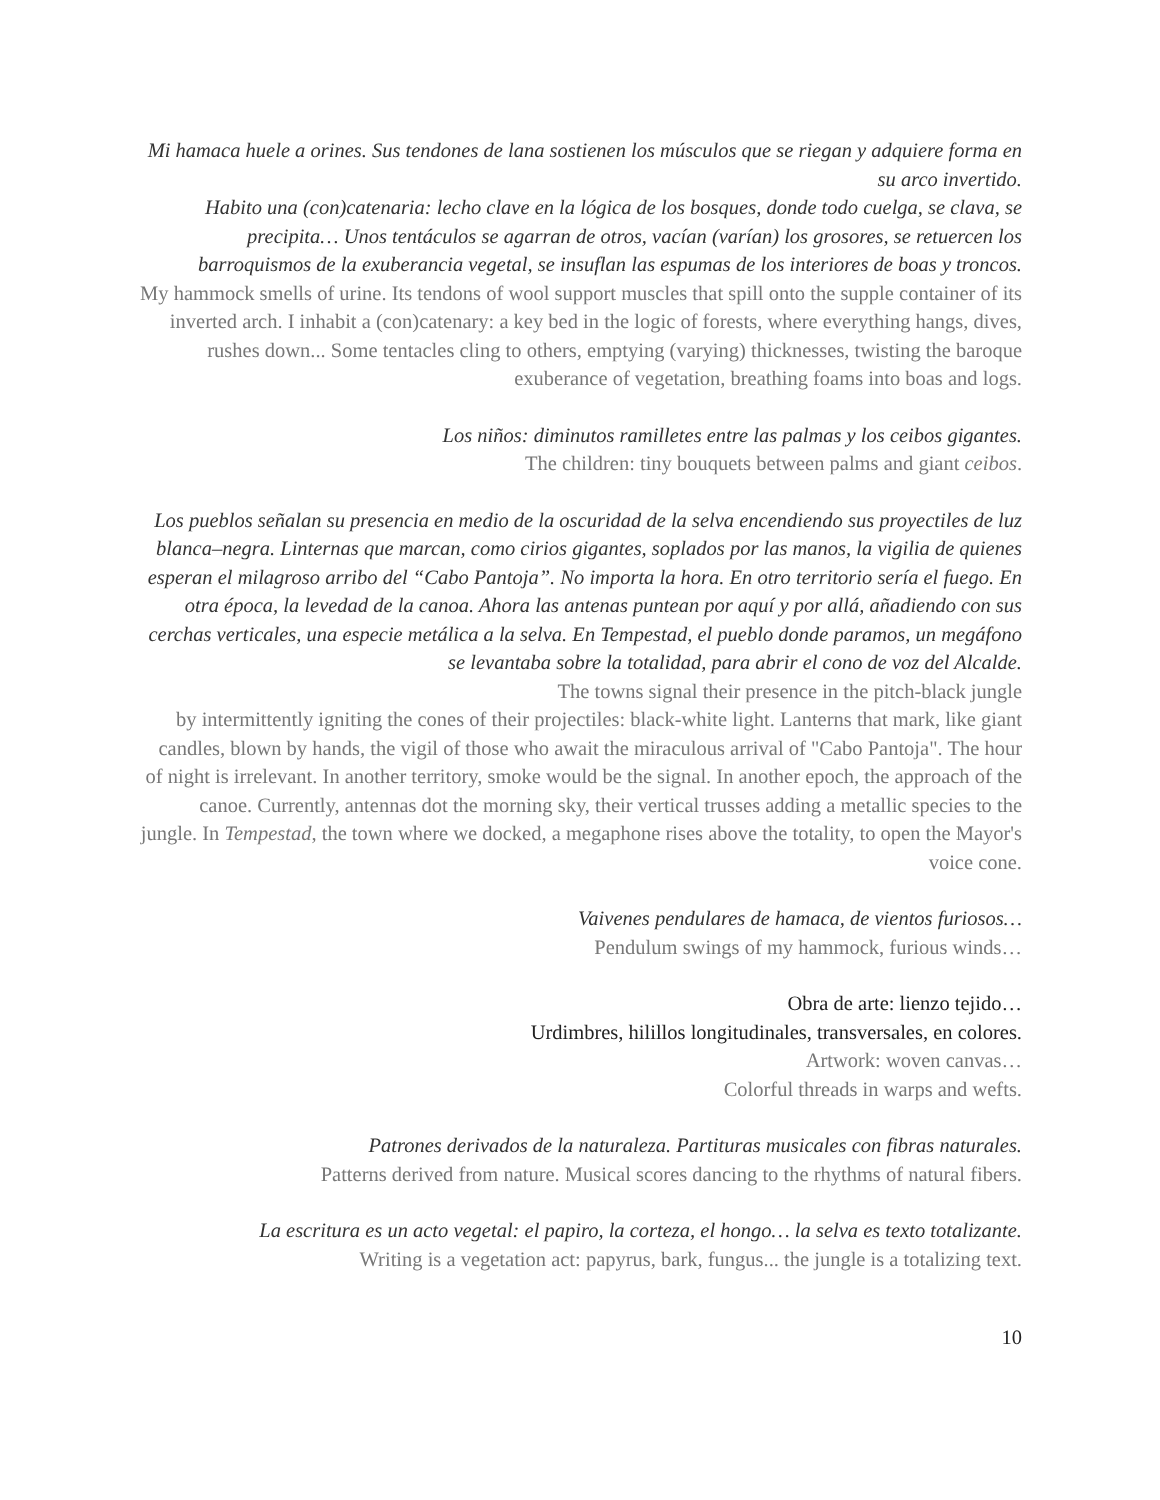Mi hamaca huele a orines. Sus tendones de lana sostienen los músculos que se riegan y adquiere forma en su arco invertido.
Habito una (con)catenaria: lecho clave en la lógica de los bosques, donde todo cuelga, se clava, se precipita… Unos tentáculos se agarran de otros, vacían (varían) los grosores, se retuercen los barroquismos de la exuberancia vegetal, se insuflan las espumas de los interiores de boas y troncos.
My hammock smells of urine. Its tendons of wool support muscles that spill onto the supple container of its inverted arch. I inhabit a (con)catenary: a key bed in the logic of forests, where everything hangs, dives, rushes down... Some tentacles cling to others, emptying (varying) thicknesses, twisting the baroque exuberance of vegetation, breathing foams into boas and logs.
Los niños: diminutos ramilletes entre las palmas y los ceibos gigantes.
The children: tiny bouquets between palms and giant ceibos.
Los pueblos señalan su presencia en medio de la oscuridad de la selva encendiendo sus proyectiles de luz blanca–negra. Linternas que marcan, como cirios gigantes, soplados por las manos, la vigilia de quienes esperan el milagroso arribo del “Cabo Pantoja”. No importa la hora. En otro territorio sería el fuego. En otra época, la levedad de la canoa. Ahora las antenas puntean por aquí y por allá, añadiendo con sus cerchas verticales, una especie metálica a la selva. En Tempestad, el pueblo donde paramos, un megáfono se levantaba sobre la totalidad, para abrir el cono de voz del Alcalde.
The towns signal their presence in the pitch-black jungle
by intermittently igniting the cones of their projectiles: black-white light. Lanterns that mark, like giant candles, blown by hands, the vigil of those who await the miraculous arrival of "Cabo Pantoja". The hour of night is irrelevant. In another territory, smoke would be the signal. In another epoch, the approach of the canoe. Currently, antennas dot the morning sky, their vertical trusses adding a metallic species to the jungle. In Tempestad, the town where we docked, a megaphone rises above the totality, to open the Mayor's voice cone.
Vaivenes pendulares de hamaca, de vientos furiosos…
Pendulum swings of my hammock, furious winds…
Obra de arte: lienzo tejido…
Urdimbres, hilillos longitudinales, transversales, en colores.
Artwork: woven canvas…
Colorful threads in warps and wefts.
Patrones derivados de la naturaleza. Partituras musicales con fibras naturales.
Patterns derived from nature. Musical scores dancing to the rhythms of natural fibers.
La escritura es un acto vegetal: el papiro, la corteza, el hongo… la selva es texto totalizante.
Writing is a vegetation act: papyrus, bark, fungus... the jungle is a totalizing text.
10